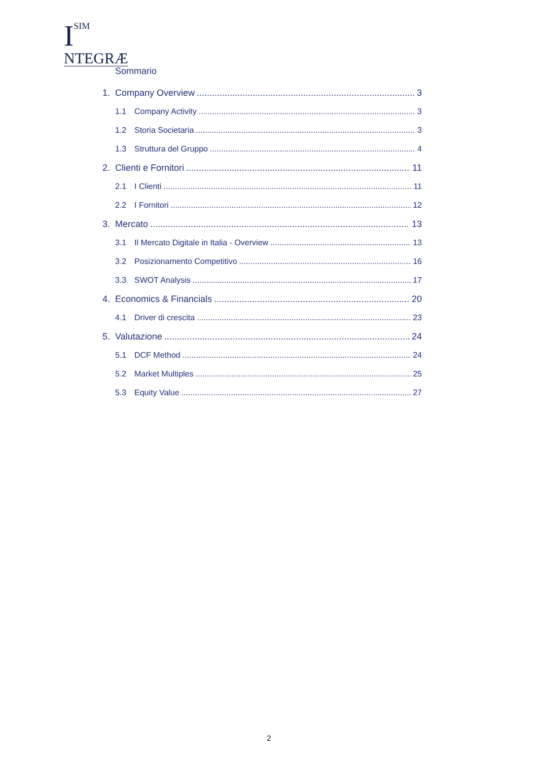ISIM
NTEGRÆ
Sommario
1. Company Overview 3
1.1 Company Activity 3
1.2 Storia Societaria 3
1.3 Struttura del Gruppo 4
2. Clienti e Fornitori 11
2.1 I Clienti 11
2.2 I Fornitori 12
3. Mercato 13
3.1 Il Mercato Digitale in Italia - Overview 13
3.2 Posizionamento Competitivo 16
3.3 SWOT Analysis 17
4. Economics & Financials 20
4.1 Driver di crescita 23
5. Valutazione 24
5.1 DCF Method 24
5.2 Market Multiples 25
5.3 Equity Value 27
2